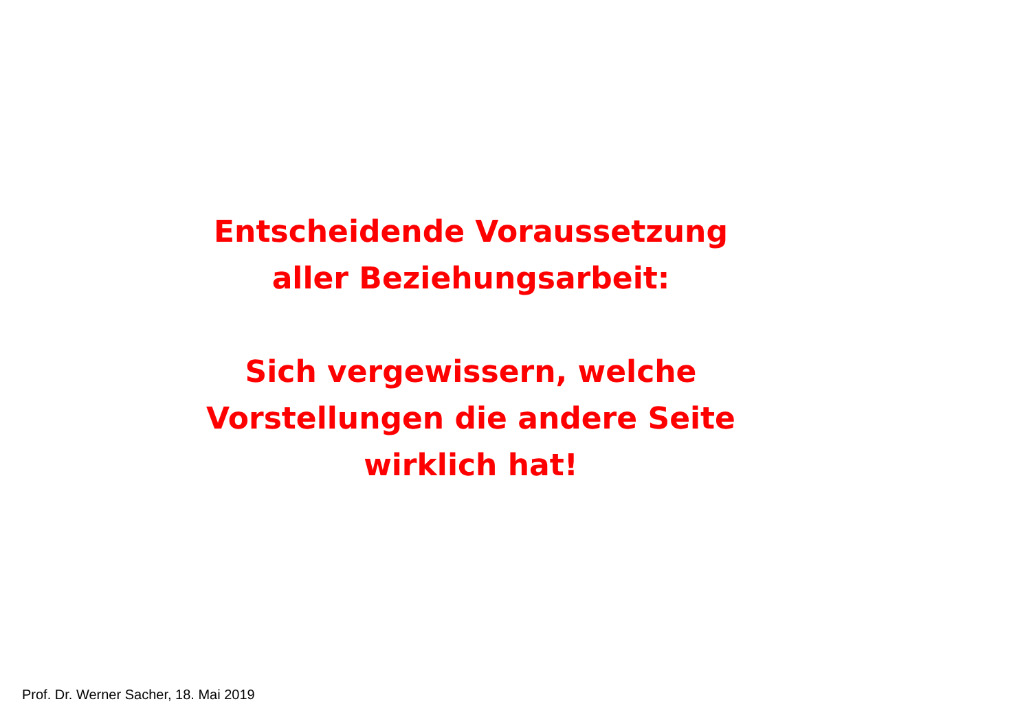Entscheidende Voraussetzung
aller Beziehungsarbeit:
Sich vergewissern, welche
Vorstellungen die andere Seite
wirklich hat!
Prof. Dr. Werner Sacher, 18. Mai 2019